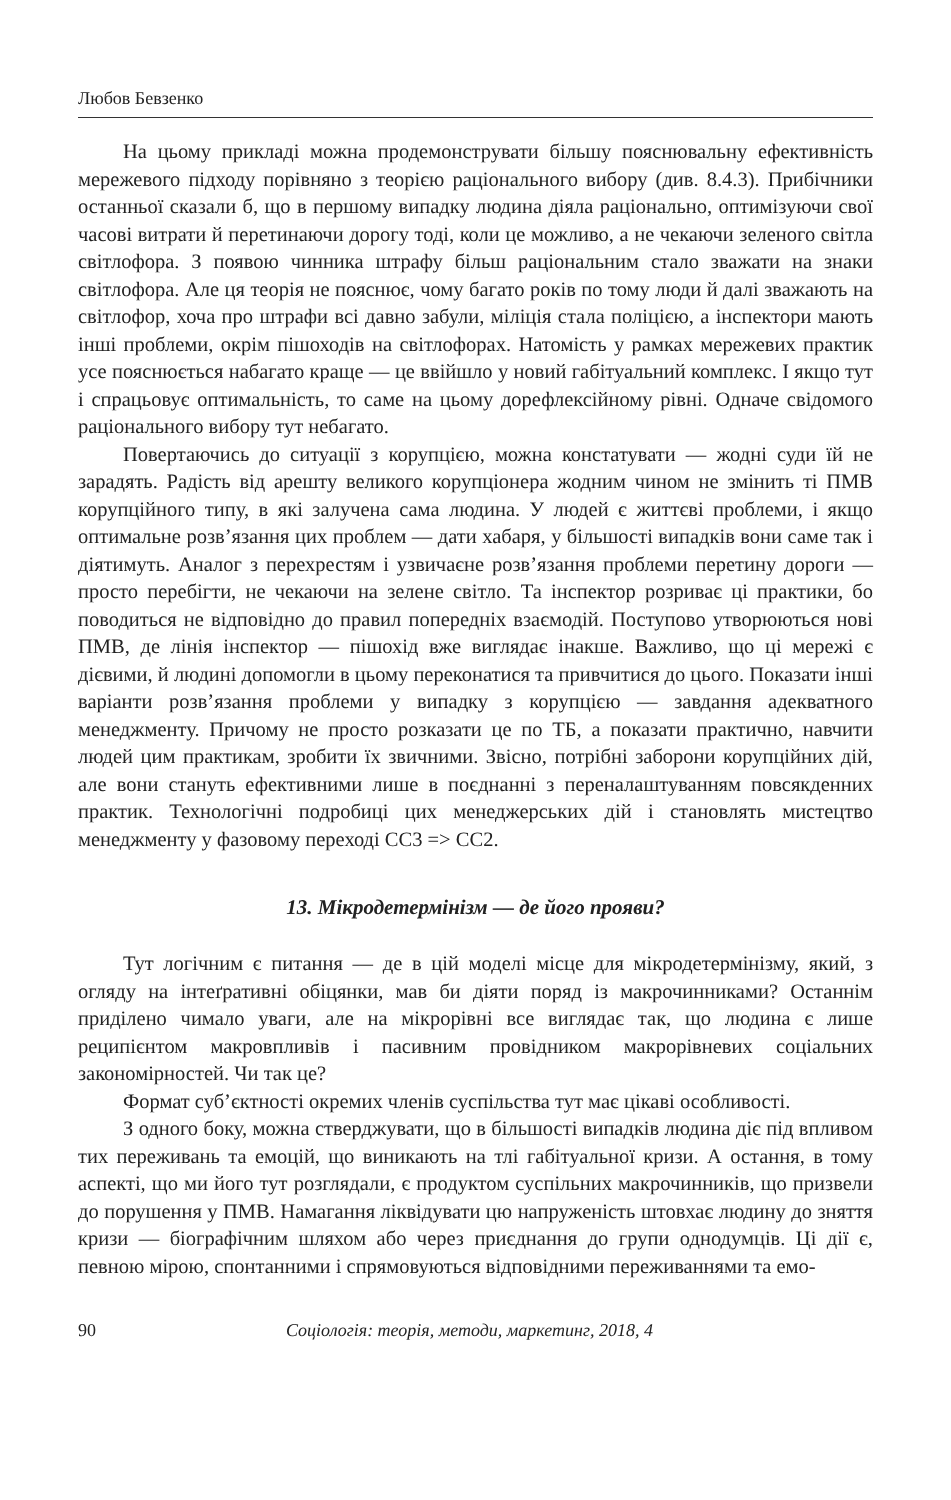Любов Бевзенко
На цьому прикладі можна продемонструвати більшу пояснювальну ефективність мережевого підходу порівняно з теорією раціонального вибору (див. 8.4.3). Прибічники останньої сказали б, що в першому випадку людина діяла раціонально, оптимізуючи свої часові витрати й перетинаючи дорогу тоді, коли це можливо, а не чекаючи зеленого світла світлофора. З появою чинника штрафу більш раціональним стало зважати на знаки світлофора. Але ця теорія не пояснює, чому багато років по тому люди й далі зважають на світлофор, хоча про штрафи всі давно забули, міліція стала поліцією, а інспектори мають інші проблеми, окрім пішоходів на світлофорах. Натомість у рамках мережевих практик усе пояснюється набагато краще — це ввійшло у новий габітуальний комплекс. І якщо тут і спрацьовує оптимальність, то саме на цьому дорефлексійному рівні. Одначе свідомого раціонального вибору тут небагато.
Повертаючись до ситуації з корупцією, можна констатувати — жодні суди їй не зарадять. Радість від арешту великого корупціонера жодним чином не змінить ті ПМВ корупційного типу, в які залучена сама людина. У людей є життєві проблеми, і якщо оптимальне розв’язання цих проблем — дати хабаря, у більшості випадків вони саме так і діятимуть. Аналог з перехрестям і узвичаєне розв’язання проблеми перетину дороги — просто перебігти, не чекаючи на зелене світло. Та інспектор розриває ці практики, бо поводиться не відповідно до правил попередніх взаємодій. Поступово утворюються нові ПМВ, де лінія інспектор — пішохід вже виглядає інакше. Важливо, що ці мережі є дієвими, й людині допомогли в цьому переконатися та привчитися до цього. Показати інші варіанти розв’язання проблеми у випадку з корупцією — завдання адекватного менеджменту. Причому не просто розказати це по ТБ, а показати практично, навчити людей цим практикам, зробити їх звичними. Звісно, потрібні заборони корупційних дій, але вони стануть ефективними лише в поєднанні з переналаштуванням повсякденних практик. Технологічні подробиці цих менеджерських дій і становлять мистецтво менеджменту у фазовому переході СС3 => СС2.
13. Мікродетермінізм — де його прояви?
Тут логічним є питання — де в цій моделі місце для мікродетермінізму, який, з огляду на інтеґративні обіцянки, мав би діяти поряд із макрочинниками? Останнім приділено чимало уваги, але на мікрорівні все виглядає так, що людина є лише реципієнтом макровпливів і пасивним провідником макрорівневих соціальних закономірностей. Чи так це?
Формат суб’єктності окремих членів суспільства тут має цікаві особливості.
З одного боку, можна стверджувати, що в більшості випадків людина діє під впливом тих переживань та емоцій, що виникають на тлі габітуальної кризи. А остання, в тому аспекті, що ми його тут розглядали, є продуктом суспільних макрочинників, що призвели до порушення у ПМВ. Намагання ліквідувати цю напруженість штовхає людину до зняття кризи — біографічним шляхом або через приєднання до групи однодумців. Ці дії є, певною мірою, спонтанними і спрямовуються відповідними переживаннями та емо-
90 Соціологія: теорія, методи, маркетинг, 2018, 4